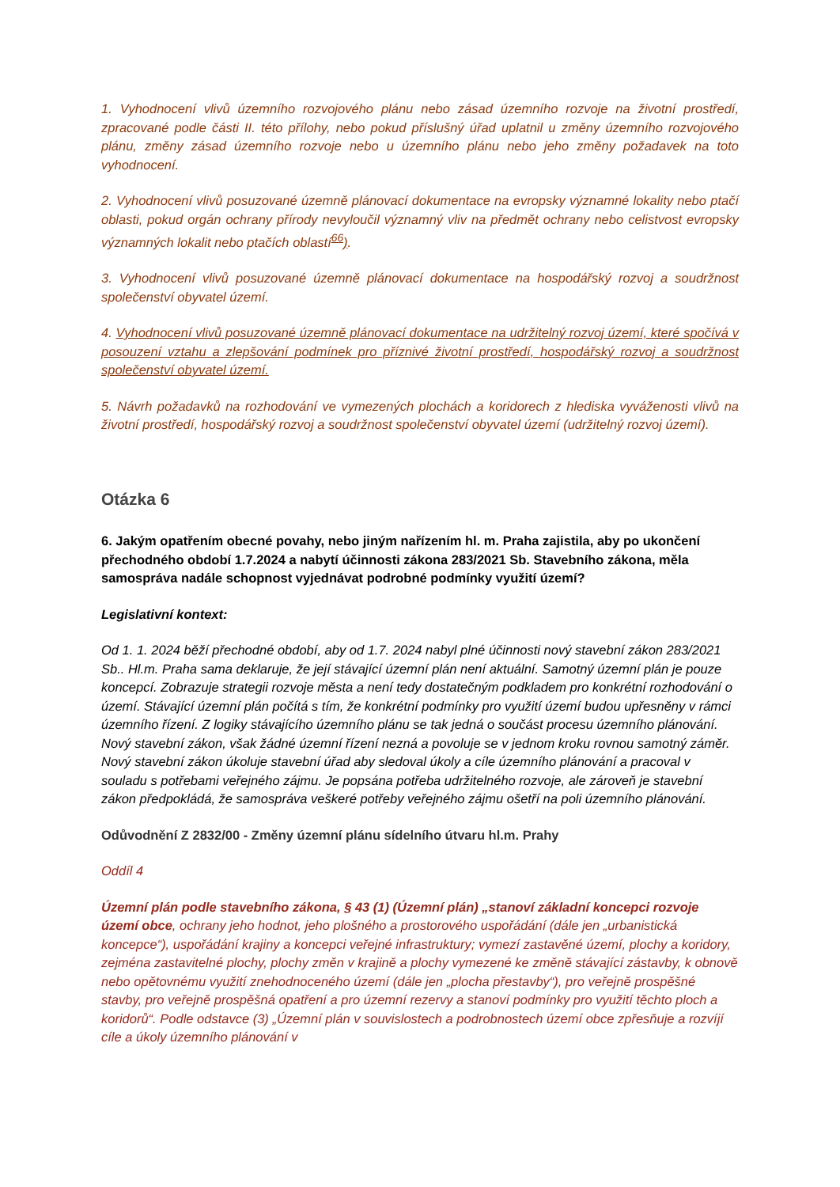1. Vyhodnocení vlivů územního rozvojového plánu nebo zásad územního rozvoje na životní prostředí, zpracované podle části II. této přílohy, nebo pokud příslušný úřad uplatnil u změny územního rozvojového plánu, změny zásad územního rozvoje nebo u územního plánu nebo jeho změny požadavek na toto vyhodnocení.
2. Vyhodnocení vlivů posuzované územně plánovací dokumentace na evropsky významné lokality nebo ptačí oblasti, pokud orgán ochrany přírody nevyloučil významný vliv na předmět ochrany nebo celistvost evropsky významných lokalit nebo ptačích oblastí<sup>66</sup>).
3. Vyhodnocení vlivů posuzované územně plánovací dokumentace na hospodářský rozvoj a soudržnost společenství obyvatel území.
4. Vyhodnocení vlivů posuzované územně plánovací dokumentace na udržitelný rozvoj území, které spočívá v posouzení vztahu a zlepšování podmínek pro příznivé životní prostředí, hospodářský rozvoj a soudržnost společenství obyvatel území.
5. Návrh požadavků na rozhodování ve vymezených plochách a koridorech z hlediska vyváženosti vlivů na životní prostředí, hospodářský rozvoj a soudržnost společenství obyvatel území (udržitelný rozvoj území).
Otázka 6
6. Jakým opatřením obecné povahy, nebo jiným nařízením hl. m. Praha zajistila, aby po ukončení přechodného období 1.7.2024 a nabytí účinnosti zákona 283/2021 Sb. Stavebního zákona, měla samospráva nadále schopnost vyjednávat podrobné podmínky využití území?
Legislativní kontext:
Od 1. 1. 2024 běží přechodné období, aby od 1.7. 2024 nabyl plné účinnosti nový stavební zákon 283/2021 Sb.. Hl.m. Praha sama deklaruje, že její stávající územní plán není aktuální. Samotný územní plán je pouze koncepcí. Zobrazuje strategii rozvoje města a není tedy dostatečným podkladem pro konkrétní rozhodování o území. Stávající územní plán počítá s tím, že konkrétní podmínky pro využití území budou upřesněny v rámci územního řízení. Z logiky stávajícího územního plánu se tak jedná o součást procesu územního plánování. Nový stavební zákon, však žádné územní řízení nezná a povoluje se v jednom kroku rovnou samotný záměr. Nový stavební zákon úkoluje stavební úřad aby sledoval úkoly a cíle územního plánování a pracoval v souladu s potřebami veřejného zájmu. Je popsána potřeba udržitelného rozvoje, ale zároveň je stavební zákon předpokládá, že samospráva veškeré potřeby veřejného zájmu ošetří na poli územního plánování.
Odůvodnění Z 2832/00 - Změny územní plánu sídelního útvaru hl.m. Prahy
Oddíl 4
Územní plán podle stavebního zákona, § 43 (1) (Územní plán) „stanoví základní koncepci rozvoje území obce, ochrany jeho hodnot, jeho plošného a prostorového uspořádání (dále jen „urbanistická koncepce“), uspořádání krajiny a koncepci veřejné infrastruktury; vymezí zastavěné území, plochy a koridory, zejména zastavitelné plochy, plochy změn v krajině a plochy vymezené ke změně stávající zástavby, k obnově nebo opětovnému využití znehodnoceného území (dále jen „plocha přestavby“), pro veřejně prospěšné stavby, pro veřejně prospěšná opatření a pro územní rezervy a stanoví podmínky pro využití těchto ploch a koridorů“. Podle odstavce (3) „Územní plán v souvislostech a podrobnostech území obce zpřesňuje a rozvíjí cíle a úkoly územního plánování v